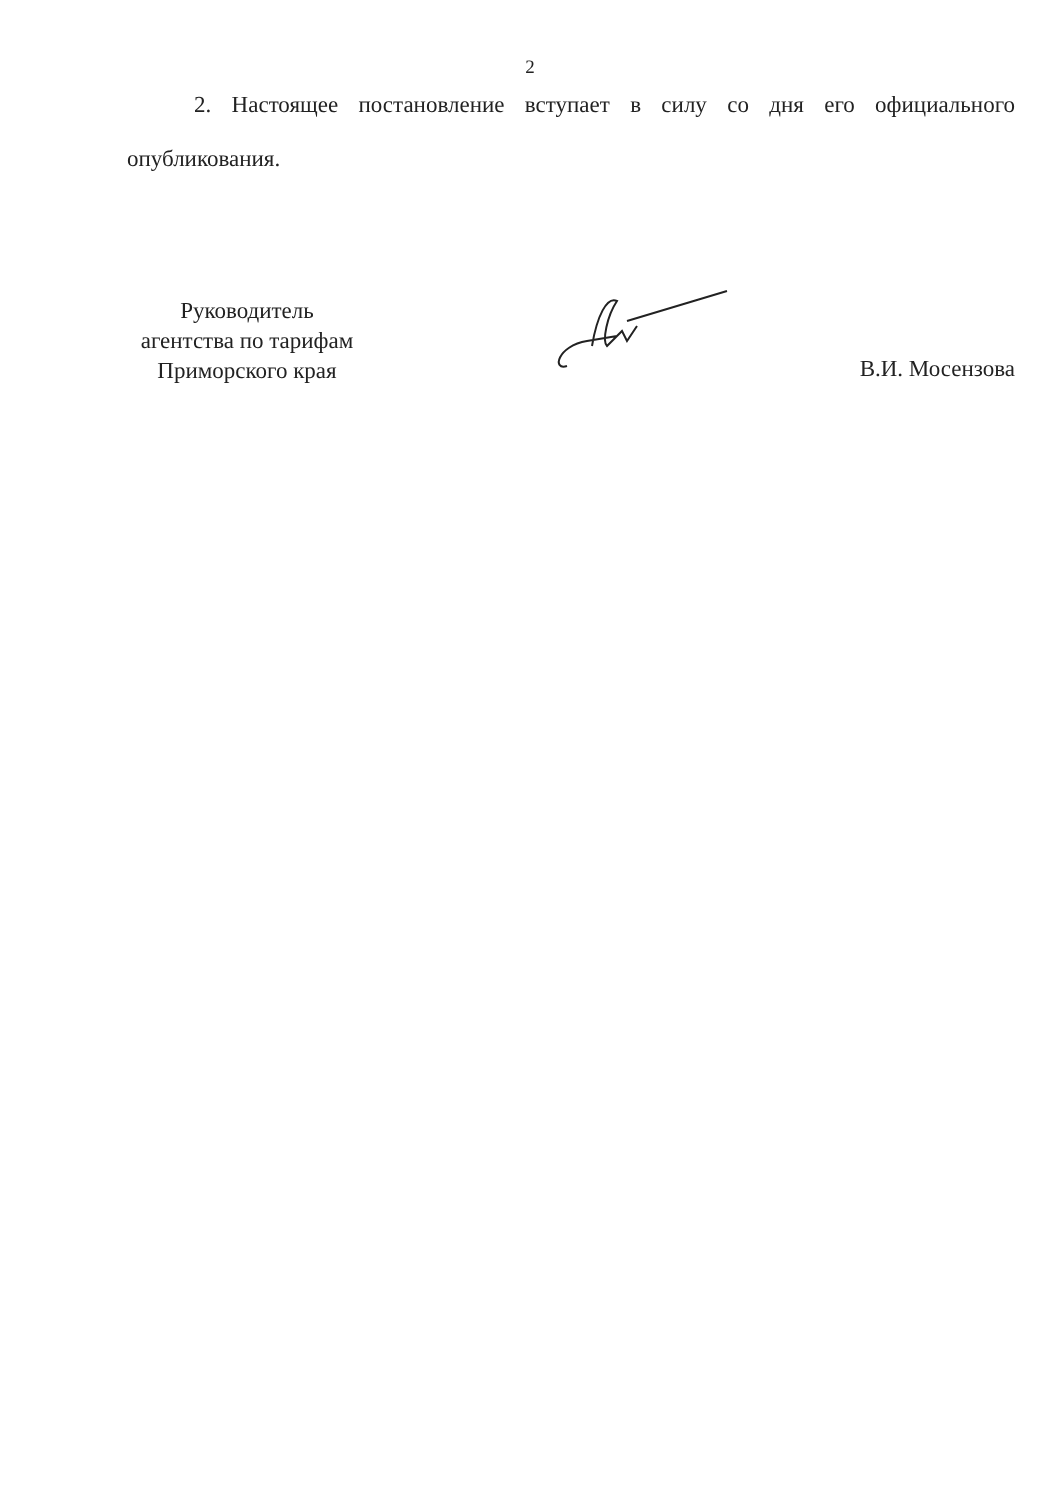2
2. Настоящее постановление вступает в силу со дня его официального опубликования.
Руководитель
агентства по тарифам
Приморского края
В.И. Мосензова